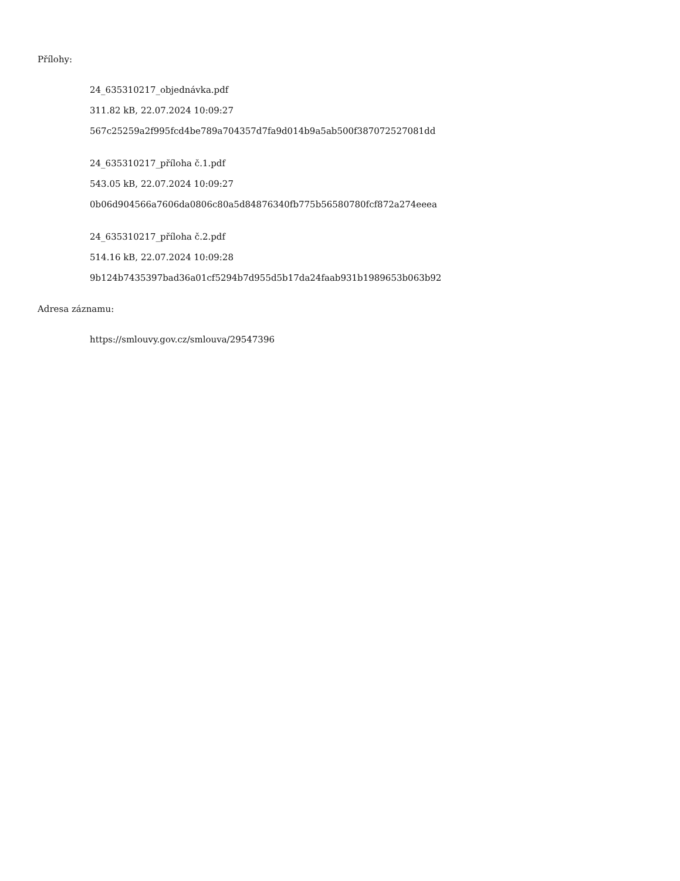Přílohy:
24_635310217_objednávka.pdf
311.82 kB, 22.07.2024 10:09:27
567c25259a2f995fcd4be789a704357d7fa9d014b9a5ab500f387072527081dd
24_635310217_příloha č.1.pdf
543.05 kB, 22.07.2024 10:09:27
0b06d904566a7606da0806c80a5d84876340fb775b56580780fcf872a274eeea
24_635310217_příloha č.2.pdf
514.16 kB, 22.07.2024 10:09:28
9b124b7435397bad36a01cf5294b7d955d5b17da24faab931b1989653b063b92
Adresa záznamu:
https://smlouvy.gov.cz/smlouva/29547396